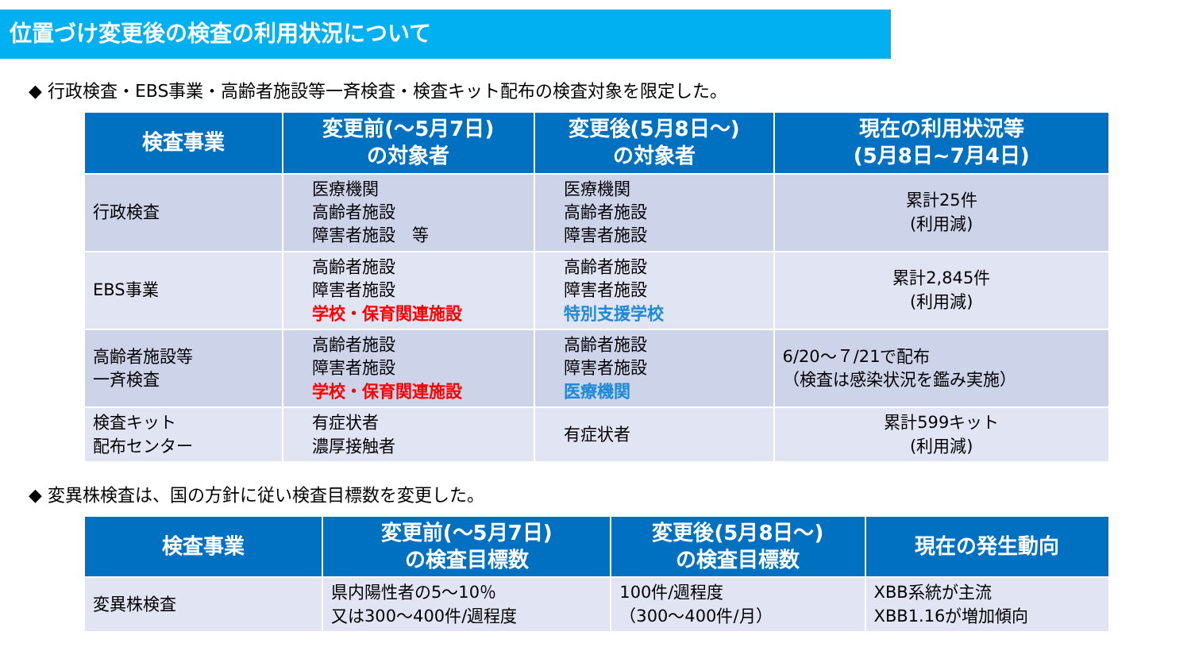位置づけ変更後の検査の利用状況について
◆ 行政検査・EBS事業・高齢者施設等一斉検査・検査キット配布の検査対象を限定した。
| 検査事業 | 変更前(～5月7日) の対象者 | 変更後(5月8日～) の対象者 | 現在の利用状況等 (5月8日~7月4日) |
| --- | --- | --- | --- |
| 行政検査 | 医療機関 高齢者施設 障害者施設 等 | 医療機関 高齢者施設 障害者施設 | 累計25件 (利用減) |
| EBS事業 | 高齢者施設 障害者施設 学校・保育関連施設 | 高齢者施設 障害者施設 特別支援学校 | 累計2,845件 (利用減) |
| 高齢者施設等 一斉検査 | 高齢者施設 障害者施設 学校・保育関連施設 | 高齢者施設 障害者施設 医療機関 | 6/20～７/21で配布 （検査は感染状況を鑑み実施） |
| 検査キット 配布センター | 有症状者 濃厚接触者 | 有症状者 | 累計599キット (利用減) |
◆ 変異株検査は、国の方針に従い検査目標数を変更した。
| 検査事業 | 変更前(～5月7日) の検査目標数 | 変更後(5月8日～) の検査目標数 | 現在の発生動向 |
| --- | --- | --- | --- |
| 変異株検査 | 県内陽性者の5～10％ 又は300～400件/週程度 | 100件/週程度 （300～400件/月） | XBB系統が主流 XBB1.16が増加傾向 |